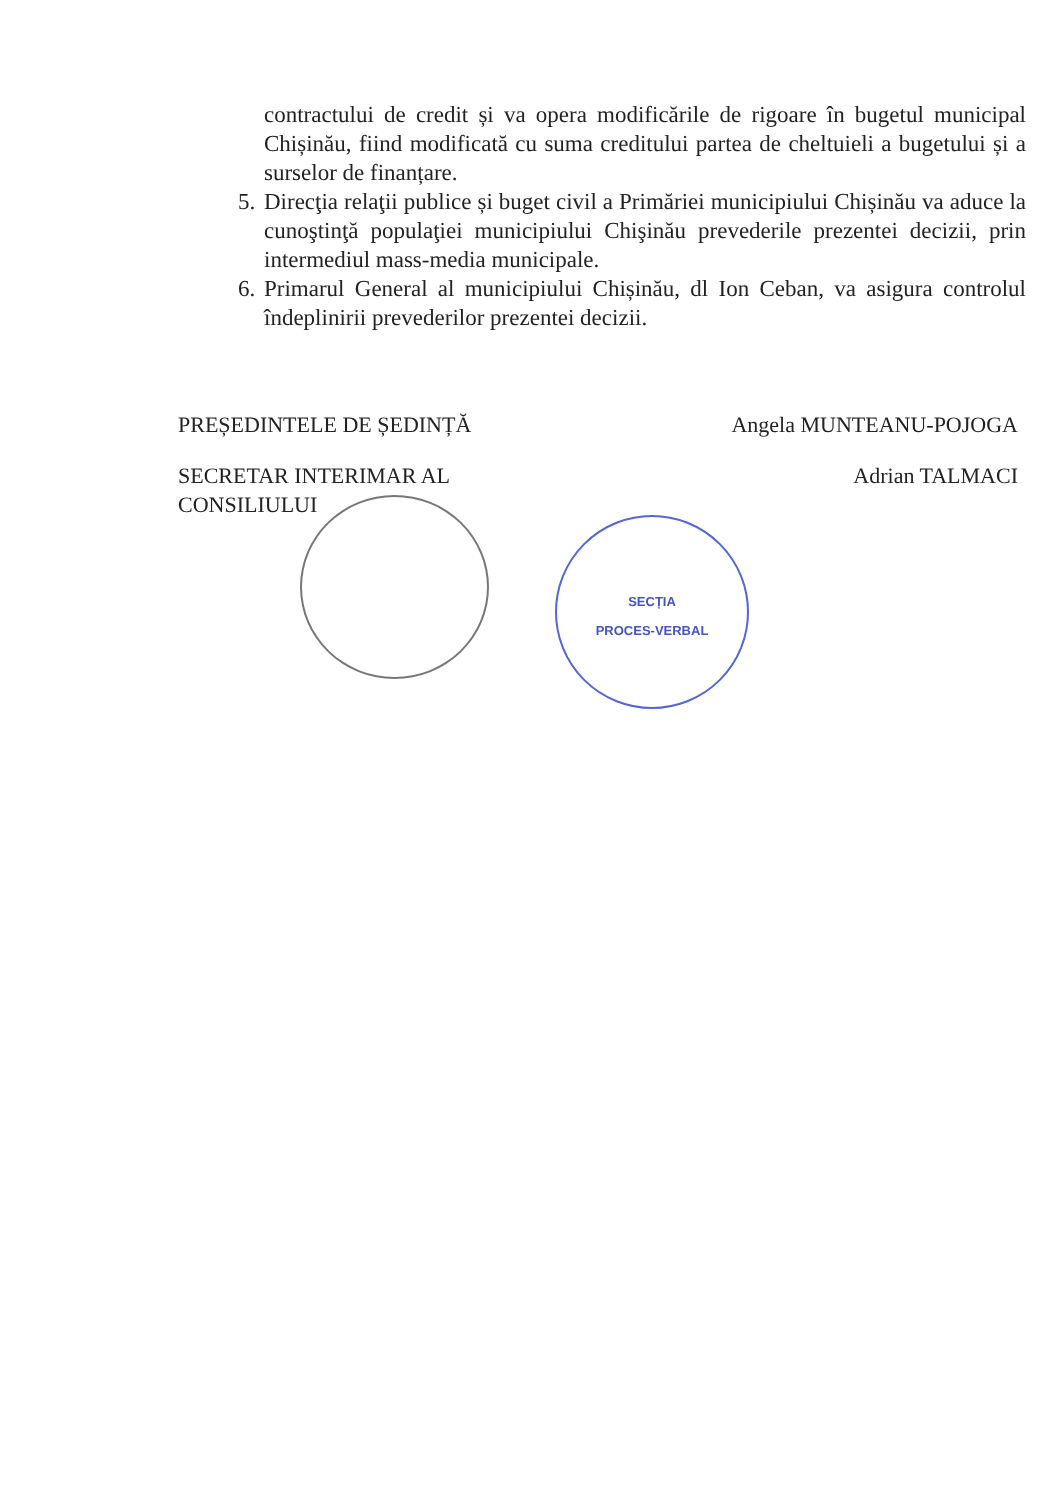contractului de credit și va opera modificările de rigoare în bugetul municipal Chișinău, fiind modificată cu suma creditului partea de cheltuieli a bugetului și a surselor de finanțare.
5. Direcţia relaţii publice și buget civil a Primăriei municipiului Chișinău va aduce la cunoştinţă populaţiei municipiului Chişinău prevederile prezentei decizii, prin intermediul mass-media municipale.
6. Primarul General al municipiului Chișinău, dl Ion Ceban, va asigura controlul îndeplinirii prevederilor prezentei decizii.
PREȘEDINTELE DE ȘEDINȚĂ Angela MUNTEANU-POJOGA
SECRETAR INTERIMAR AL
CONSILIULUI Adrian TALMACI
SECȚIA
PROCES-VERBAL